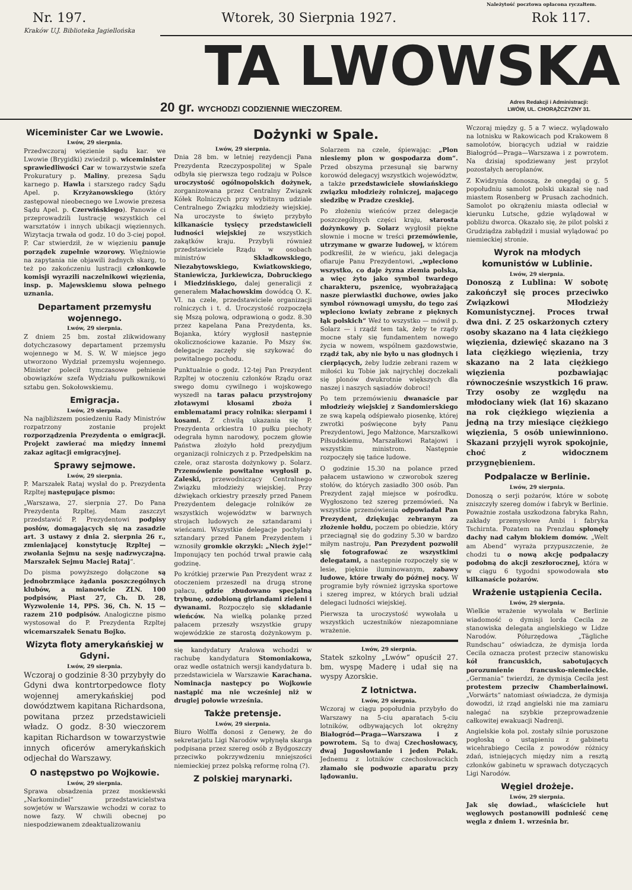Należytość pocztowa opłacona ryczałtem.
Nr. 197. Wtorek, 30 Sierpnia 1927. Rok 117.
Kraków U.J. Biblioteka Jagiellońska
TA LWOWSKA
20 gr. WYCHODZI CODZIENNIE WIECZOREM. Adres Redakcji i Administracji:
LWÓW, UL. CHORĄŻCZYZNY 31.
Wiceminister Car we Lwowie.
Lwów, 29 sierpnia.
Przedwczoraj więzienie sądu kar. we Lwowie (Brygidki) zwiedził p. wiceminister sprawiedliwości Car w towarzystwie szefa Prokuratury p. Maliny, prezesa Sądu karnego p. Hawla i starszego radcy Sądu Apel. p. Krzyżanowskiego (który zastępował nieobecnego we Lwowie prezesa Sądu Apel. p. Czerwińskiego). Panowie ci przeprowadzili lustrację wszystkich cel warsztatów i innych ubikacji więziennych. Wizytacja trwała od godz. 10 do 3-ciej popoł. P. Car stwierdził, że w więzieniu panuje porządek zupełnie wzorowy. Więźniowie na zapytania nie objawili żadnych skarg, to też po zakończeniu lustracji członkowie komisji wyrazili naczelnikowi więzienia, insp. p. Majewskiemu słowa pełnego uznania.
Departament przemysłu wojennego.
Lwów, 29 sierpnia.
Z dniem 25 bm. został zlikwidowany dotychczasowy departament przemysłu wojennego w M. S. W. W miejsce jego utworzono Wydział przemysłu wojennego. Minister polecił tymczasowe pełnienie obowiązków szefa Wydziału pułkownikowi sztabu gen. Sokołowskiemu.
Emigracja.
Lwów, 29 sierpnia.
Na najbliższem posiedzeniu Rady Ministrów rozpatrzony zostanie projekt rozporządzenia Prezydenta o emigracji. Projekt zawierać ma między innemi zakaz agitacji emigracyjnej.
Sprawy sejmowe.
Lwów, 29 sierpnia.
P. Marszałek Rataj wysłał do p. Prezydenta Rzpltej następujące pismo:
„Warszawa, 27. sierpnia 27. Do Pana Prezydenta Rzpltej. Mam zaszczyt przedstawić P. Prezydentowi podpisy posłów, domagających się na zasadzie art. 3 ustawy z dnia 2. sierpnia 26 r., zmieniającej konstytucję Rzpltej — zwołania Sejmu na sesję nadzwyczajną. Marszałek Sejmu Maciej Rataj“.
Do pisma powyższego dołączone są jednobrzmiące żądania poszczególnych klubów, a mianowicie ZLN. 100 podpisów, Piast 27, Ch. D. 28, Wyzwolenie 14, PPS. 36, Ch. N. 15 — razem 210 podpisów. Analogiczne pismo wystosował do P. Prezydenta Rzpltej wicemarszałek Senatu Bojko.
Wizyta floty amerykańskiej w Gdyni.
Lwów, 29 sierpnia.
Wczoraj o godzinie 8·30 przybyły do Gdyni dwa kontrtorpedowce floty wojennej amerykańskiej pod dowództwem kapitana Richardsona, powitana przez przedstawicieli władz. O godz. 8·30 wieczorem kapitan Richardson w towarzystwie innych oficerów amerykańskich odjechał do Warszawy.
O następstwo po Wojkowie.
Lwów, 29 sierpnia.
Sprawa obsadzenia przez moskiewski „Narkomindiel“ przedstawicielstwa sowjetów w Warszawie wchodzi w coraz to nowe fazy. W chwili obecnej po niespodziewanem zdeaktualizowaniu
Dożynki w Spale.
Lwów, 29 sierpnia.
Dnia 28 bm. w letniej rezydencji Pana Prezydenta Rzeczypospolitej w Spale odbyła się pierwsza tego rodzaju w Polsce uroczystość ogólnopolskich dożynek, zorganizowana przez Centralny Związek Kółek Rolniczych przy wybitnym udziale Centralnego Związku młodzieży wiejskiej. Na uroczyste to święto przybyło kilkanaście tysięcy przedstawicieli ludności wiejskiej ze wszystkich zakątków kraju. Przybyli również przedstawiciele Rządu w osobach ministrów Składkowskiego, Niezabytowskiego, Kwiatkowskiego, Staniewicza, Jurkiewicza, Dobruckiego i Miedzińskiego, dalej generalicji z generałem Małachowskim dowódcą O. K. VI. na czele, przedstawiciele organizacji rolniczych i t. d. Uroczystość rozpoczęła się Mszą polową, odprawioną o godz. 8.30 przez kapelana Pana Prezydenta, ks. Bojanka, który wygłosił następnie okolicznościowe kazanie. Po Mszy św. delegacje zaczęły się szykować do powitalnego pochodu.
Punktualnie o godz. 12-tej Pan Prezydent Rzpltej w otoczeniu członków Rządu oraz swego domu cywilnego i wojskowego wyszedł na taras pałacu przystrojony złotawymi kłosami zboża i emblematami pracy rolnika: sierpami i kosami. Z chwilą ukazania się P. Prezydenta orkiestra 10 pułku piechoty odegrała hymn narodowy, poczem głowie Państwa złożyło hołd prezydjum organizacji rolniczych z p. Przedpełskim na czele, oraz starosta dożynkowy p. Solarz. Przemówienie powitalne wygłosił p. Zaleski, przewodniczący Centralnego Związku młodzieży wiejskiej. Przy dźwiękach orkiestry przeszły przed Panem Prezydentem delegacje rolników ze wszystkich województw w barwnych strojach ludowych ze sztandarami i wieńcami. Wszystkie delegacje pochylały sztandary przed Panem Prezydentem i wznosiły gromkie okrzyki: „Niech żyje!“ Imponujący ten pochód trwał prawie całą godzinę.
Po krótkiej przerwie Pan Prezydent wraz z otoczeniem przeszedł na drugą stronę pałacu, gdzie zbudowano specjalną trybunę, ozdobioną girlandami zieleni i dywanami. Rozpoczęło się składanie wieńców. Na wielką polankę przed pałacem przeszły wszystkie grupy wojewódzkie ze starostą dożynkowym p. Solarzem na czele, śpiewając: „Plon niesiemy plon w gospodarza dom“. Przed obszyma przesunął się barwny korowód delegacyj wszystkich województw, a także przedstawiciele słowiańskiego związku młodzieży rolniczej, mające­go siedzibę w Pradze czeskiej.
Po złożeniu wieńców przez delegacje poszczególnych części kraju, starosta dożynkowy p. Solarz wygłosił piękne słownie i mocne w treści przemówienie, utrzymane w gwarze ludowej, w którem podkreślił, że w wieńcu, jaki delegacja ofiaruje Panu Prezydentowi, „wpleciono wszystko, co daje żyzna ziemia polska, a więc żyto jako symbol twardego charakteru, pszenicę, wyobrażającą nasze pierwiastki duchowe, owies jako symbol równowagi umysłu, do tego zaś wpleciono kwiaty zebrane z pięknych łąk polskich“ Weź to wszystko — mówił p. Solarz — i rządź tem tak, żeby te rządy mocne stały się fundamentem nowego życia w nowem, wspólnem gazdowstwie, rządź tak, aby nie było u nas głodnych i cierpiących, żeby ludzie zebrani razem w miłości ku Tobie jak najrychlej doczekali się plonów dwukrotnie większych dla naszej i naszych sąsiadów dobroci!
Po tem przemówieniu dwanaście par młodzieży wiejskiej z Sandomierskiego ze swą kapelą odśpiewało piosenkę, której zwrotki poświęcone były Panu Prezydentowi, Jego Małżonce, Marszałkowi Piłsudskiemu, Marszałkowi Ratajowi i wszystkim ministrom. Następnie rozpoczęły się tańce ludowe.
O godzinie 15.30 na polance przed pałacem ustawiono w czworobok szereg stołów, do których zasiadło 300 osób. Pan Prezydent zajął miejsce w pośrodku. Wygłoszono też szereg przemówień. Na wszystkie przemówienia odpowiadał Pan Prezydent, dziękując zebranym za złożenie hołdu, poczem po obiedzie, który przeciągnął się do godziny 5.30 w bardzo miłym nastroju, Pan Prezydent pozwolił się fotografować ze wszystkimi delegatami, a następnie rozpoczęły się w lesie, pięknie iluminowanym, zabawy ludowe, które trwały do późnej nocy. W programie były również igrzyska sportowe i szereg imprez, w których brali udział delegaci ludności wiejskiej.
Pierwsza ta uroczystość wywołała u wszystkich uczestników niezapomniane wrażenie.
się kandydatury Arałowa wchodzi w rachubę kandydatura Stomoniakowa, oraz wedle ostatnich wersji kandydatura b. przedstawiciela w Warszawie Karachana. Nominacja następcy po Wojkowie nastąpić ma nie wcześniej niż w drugiej połowie września.
Także pretensje.
Lwów, 29 sierpnia.
Biuro Wolffa donosi z Genewy, że do sekretarjatu Ligi Narodów wpłynęła skarga podpisana przez szereg osób z Bydgoszczy przeciwko pokrzywdzeniu mniejszości niemieckiej przez polską reformę rolną (?).
Z polskiej marynarki.
Lwów, 29 sierpnia.
Statek szkolny „Lwów“ opuścił 27. bm. wyspę Maderę i udał się na wyspy Azorskie.
Z lotnictwa.
Lwów, 29 sierpnia.
Wczoraj w ciągu popołudnia przybyło do Warszawy na 5-ciu aparatach 5-ciu lotników, odbywających lot okrężny Białogród—Praga—Warszawa i z powrotem. Są to dwaj Czechosłowacy, dwaj Jugosłowianie i jeden Polak. Jednemu z lotników czechosłowackich złamało się podwozie aparatu przy lądowaniu.
Wczoraj między g. 5 a 7 wiecz. wylądowało na lotnisku w Rakowicach pod Krakowem 8 samolotów, biorących udział w raidzie Białogród—Praga—Warszawa i z powrotem. Na dzisiaj spodziewany jest przylot pozostałych aeroplanów.
Z Kwidzynia donoszą, że onegdaj o g. 5 popołudniu samolot polski ukazał się nad miastem Rosenberg w Prusach zachodnich. Samolot po okrążeniu miasta odleciał w kierunku Lutsche, gdzie wylądował w pobliżu dworca. Okazało się, że pilot polski z Grudziądza zabłądził i musiał wylądować po niemieckiej stronie.
Wyrok na młodych komunistów w Lublinie.
Lwów, 29 sierpnia.
Donoszą z Lublina: W sobotę zakończył się proces przeciwko Związkowi Młodzieży Komunistycznej. Proces trwał dwa dni. Z 25 oskarżonych cztery osoby skazano na 4 lata ciężkiego więzienia, dziewięć skazano na 3 lata ciężkiego więzienia, trzy skazano na 2 lata ciężkiego więzienia pozbawiając równocześnie wszystkich 16 praw. Trzy osoby ze względu na młodociany wiek (lat 16) skazano na rok ciężkiego więzienia a jedną na trzy miesiące ciężkiego więzienia, 5 osób uniewinniono. Skazani przyjęli wyrok spokojnie, choć z widocznem przygnębieniem.
Podpalacze w Berlinie.
Lwów, 29 sierpnia.
Donoszą o serji pożarów, które w sobotę zniszczyły szereg domów i fabryk w Berlinie. Poważnie została uszkodzona fabryka Rahn, zakłady przemysłowe Ambi i fabryka Tschirnta. Pozatem na Prenzlau spłonęły dachy nad całym blokiem domów. „Welt am Abend“ wyraża przypuszczenie, że chodzi tu o nową akcję podpalaczy podobną do akcji zeszłorocznej, która w w ciągu 6 tygodni spowodowała sto kilkanaście pożarów.
Wrażenie ustąpienia Cecila.
Lwów, 29 sierpnia.
Wielkie wrażenie wywołała w Berlinie wiadomość o dymisji lorda Cecila ze stanowiska delegata angielskiego w Lidze Narodów. Półurzędowa „Tägliche Rundschau“ oświadcza, że dymisja lorda Cecila oznacza protest przeciw stanowisku kół francuskich, sabotujących porozumienie francusko-niemieckie. „Germania“ twierdzi, że dymisja Cecila jest protestem przeciw Chamberlainowi. „Vorwärts“ natomiast oświadcza, że dymisja dowodzi, iż rząd angielski nie ma zamiaru nalegać na szybkie przeprowadzenie całkowitej ewakuacji Nadrenji.
Angielskie koła pol. zostały silnie poruszone pogłoską o ustąpieniu z gabinetu wicehrabiego Cecila z powodów różnicy zdań, istniejących między nim a resztą członków gabinetu w sprawach dotyczących Ligi Narodów.
Węgiel drożeje.
Lwów, 29 sierpnia.
Jak się dowiad., właściciele hut węglowych postanowili podnieść cenę węgla z dniem 1. września br.